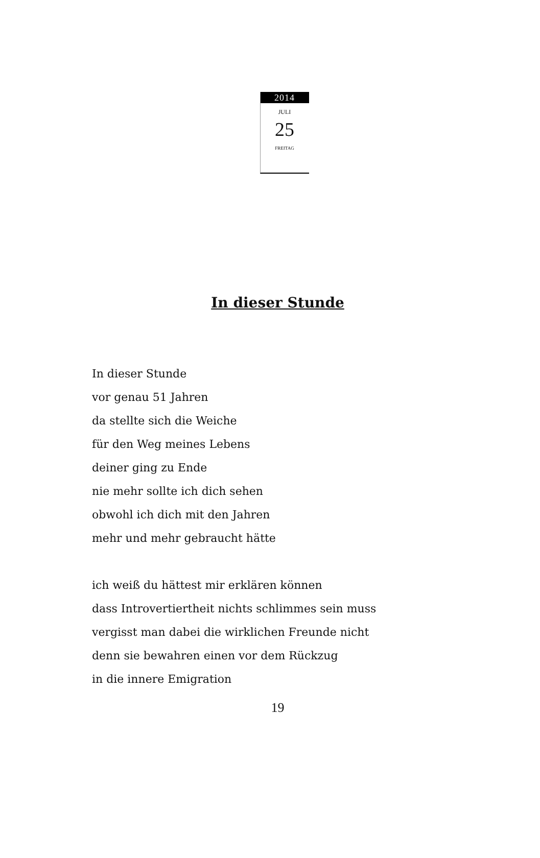2014
JULI
25
FREITAG
In dieser Stunde
In dieser Stunde
vor genau 51 Jahren
da stellte sich die Weiche
für den Weg meines Lebens
deiner ging zu Ende
nie mehr sollte ich dich sehen
obwohl ich dich mit den Jahren
mehr und mehr gebraucht hätte
ich weiß du hättest mir erklären können
dass Introvertiertheit nichts schlimmes sein muss
vergisst man dabei die wirklichen Freunde nicht
denn sie bewahren einen vor dem Rückzug
in die innere Emigration
19